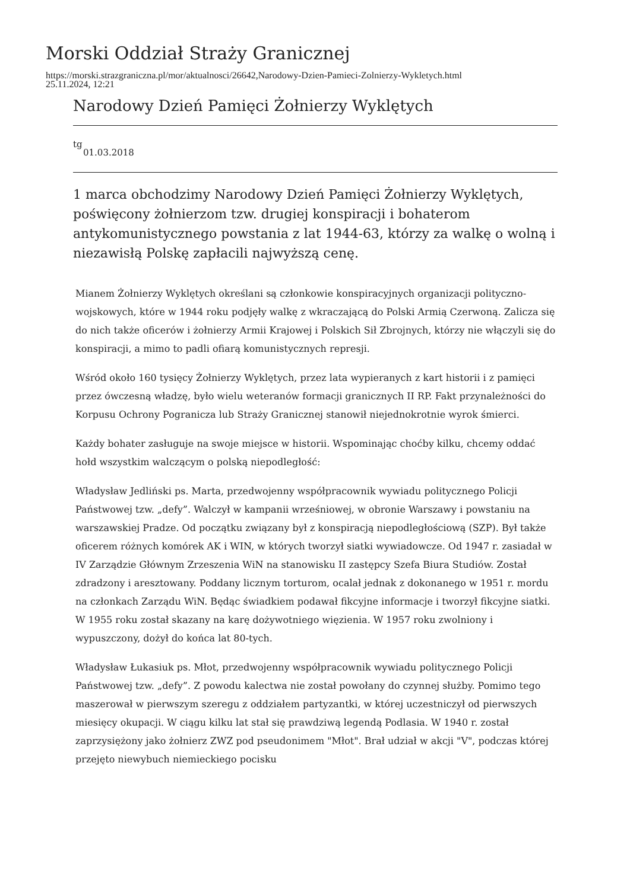Morski Oddział Straży Granicznej
https://morski.strazgraniczna.pl/mor/aktualnosci/26642,Narodowy-Dzien-Pamieci-Zolnierzy-Wykletych.html
25.11.2024, 12:21
Narodowy Dzień Pamięci Żołnierzy Wyklętych
tg
01.03.2018
1 marca obchodzimy Narodowy Dzień Pamięci Żołnierzy Wyklętych, poświęcony żołnierzom tzw. drugiej konspiracji i bohaterom antykomunistycznego powstania z lat 1944-63, którzy za walkę o wolną i niezawisłą Polskę zapłacili najwyższą cenę.
Mianem Żołnierzy Wyklętych określani są członkowie konspiracyjnych organizacji polityczno-wojskowych, które w 1944 roku podjęły walkę z wkraczającą do Polski Armią Czerwoną. Zalicza się do nich także oficerów i żołnierzy Armii Krajowej i Polskich Sił Zbrojnych, którzy nie włączyli się do konspiracji, a mimo to padli ofiarą komunistycznych represji.
Wśród około 160 tysięcy Żołnierzy Wyklętych, przez lata wypieranych z kart historii i z pamięci przez ówczesną władzę, było wielu weteranów formacji granicznych II RP. Fakt przynależności do Korpusu Ochrony Pogranicza lub Straży Granicznej stanowił niejednokrotnie wyrok śmierci.
Każdy bohater zasługuje na swoje miejsce w historii. Wspominając choćby kilku, chcemy oddać hołd wszystkim walczącym o polską niepodległość:
Władysław Jedliński ps. Marta, przedwojenny współpracownik wywiadu politycznego Policji Państwowej tzw. „defy”. Walczył w kampanii wrześniowej, w obronie Warszawy i powstaniu na warszawskiej Pradze. Od początku związany był z konspiracją niepodległościową (SZP). Był także oficerem różnych komórek AK i WIN, w których tworzył siatki wywiadowcze. Od 1947 r. zasiadał w IV Zarządzie Głównym Zrzeszenia WiN na stanowisku II zastępcy Szefa Biura Studiów. Został zdradzony i aresztowany. Poddany licznym torturom, ocalał jednak z dokonanego w 1951 r. mordu na członkach Zarządu WiN. Będąc świadkiem podawał fikcyjne informacje i tworzył fikcyjne siatki. W 1955 roku został skazany na karę dożywotniego więzienia. W 1957 roku zwolniony i wypuszczony, dożył do końca lat 80-tych.
Władysław Łukasiuk ps. Młot, przedwojenny współpracownik wywiadu politycznego Policji Państwowej tzw. „defy”. Z powodu kalectwa nie został powołany do czynnej służby. Pomimo tego maszerował w pierwszym szeregu z oddziałem partyzantki, w której uczestniczył od pierwszych miesięcy okupacji. W ciągu kilku lat stał się prawdziwą legendą Podlasia. W 1940 r. został zaprzysiężony jako żołnierz ZWZ pod pseudonimem "Młot". Brał udział w akcji "V", podczas której przejęto niewybuch niemieckiego pocisku